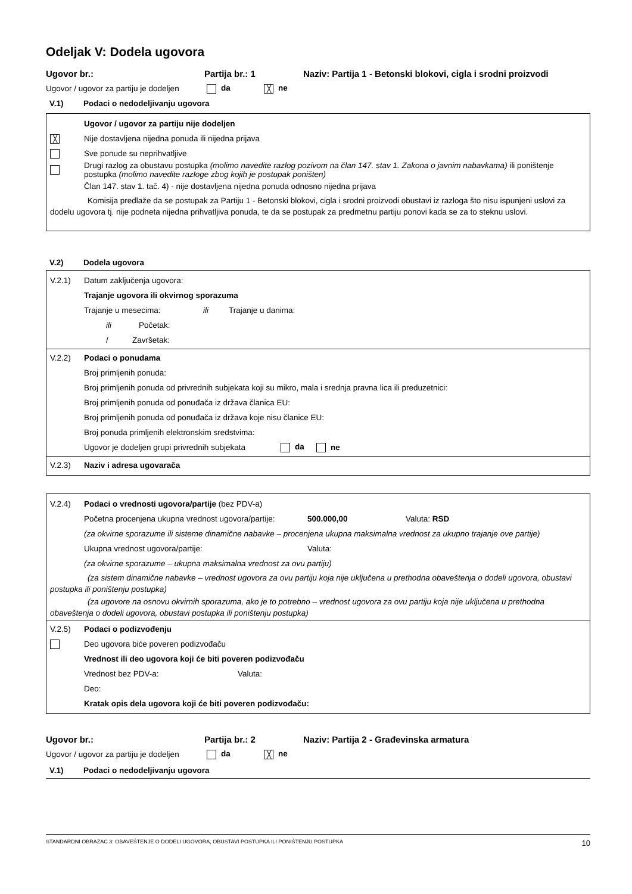Odeljak V: Dodela ugovora
Ugovor br.: Partija br.: 1 Naziv: Partija 1 - Betonski blokovi, cigla i srodni proizvodi
Ugovor / ugovor za partiju je dodeljen da ╳ ne
V.1) Podaci o nedodeljivanju ugovora
Ugovor / ugovor za partiju nije dodeljen
╳ Nije dostavljena nijedna ponuda ili nijedna prijava
Sve ponude su neprihvatljive
Drugi razlog za obustavu postupka (molimo navedite razlog pozivom na član 147. stav 1. Zakona o javnim nabavkama) ili poništenje postupka (molimo navedite razloge zbog kojih je postupak poništen)
Član 147. stav 1. tač. 4) - nije dostavljena nijedna ponuda odnosno nijedna prijava
Komisija predlaže da se postupak za Partiju 1 - Betonski blokovi, cigla i srodni proizvodi obustavi iz razloga što nisu ispunjeni uslovi za dodelu ugovora tj. nije podneta nijedna prihvatljiva ponuda, te da se postupak za predmetnu partiju ponovi kada se za to steknu uslovi.
V.2) Dodela ugovora
V.2.1) Datum zaključenja ugovora:
Trajanje ugovora ili okvirnog sporazuma
Trajanje u mesecima: ili Trajanje u danima:
ili Početak:
/ Završetak:
V.2.2) Podaci o ponudama
Broj primljenih ponuda:
Broj primljenih ponuda od privrednih subjekata koji su mikro, mala i srednja pravna lica ili preduzetnici:
Broj primljenih ponuda od ponuđača iz država članica EU:
Broj primljenih ponuda od ponuđača iz država koje nisu članice EU:
Broj ponuda primljenih elektronskim sredstvima:
Ugovor je dodeljen grupi privrednih subjekata da ne
V.2.3) Naziv i adresa ugovarača
V.2.4) Podaci o vrednosti ugovora/partije (bez PDV-a)
Početna procenjena ukupna vrednost ugovora/partije: 500.000,00 Valuta: RSD
(za okvirne sporazume ili sisteme dinamične nabavke – procenjena ukupna maksimalna vrednost za ukupno trajanje ove partije)
Ukupna vrednost ugovora/partije: Valuta:
(za okvirne sporazume – ukupna maksimalna vrednost za ovu partiju)
(za sistem dinamične nabavke – vrednost ugovora za ovu partiju koja nije uključena u prethodna obaveštenja o dodeli ugovora, obustavi postupka ili poništenju postupka)
(za ugovore na osnovu okvirnih sporazuma, ako je to potrebno – vrednost ugovora za ovu partiju koja nije uključena u prethodna obaveštenja o dodeli ugovora, obustavi postupka ili poništenju postupka)
V.2.5) Podaci o podizvođenju
Deo ugovora biće poveren podizvođaču
Vrednost ili deo ugovora koji će biti poveren podizvođaču
Vrednost bez PDV-a: Valuta:
Deo:
Kratak opis dela ugovora koji će biti poveren podizvođaču:
Ugovor br.: Partija br.: 2 Naziv: Partija 2 - Građevinska armatura
Ugovor / ugovor za partiju je dodeljen da ╳ ne
V.1) Podaci o nedodeljivanju ugovora
STANDARDNI OBRAZAC 3: OBAVEŠTENJE O DODELI UGOVORA, OBUSTAVI POSTUPKA ILI PONIŠTENJU POSTUPKA 10